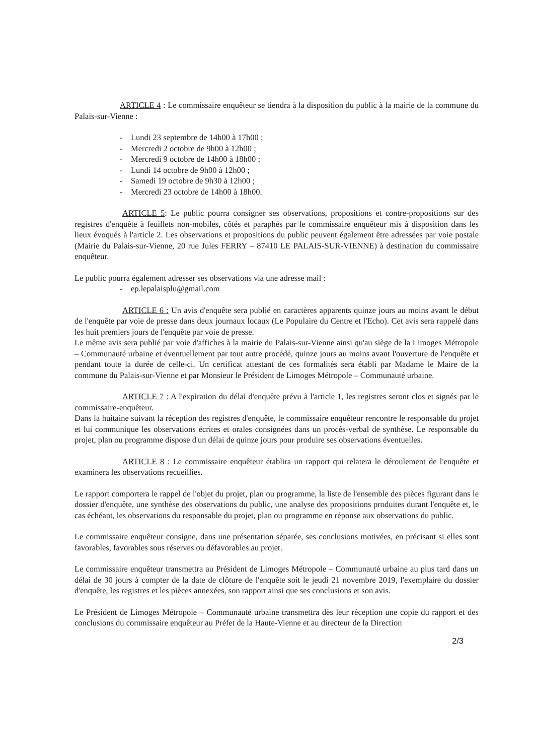ARTICLE 4 : Le commissaire enquêteur se tiendra à la disposition du public à la mairie de la commune du Palais-sur-Vienne :
- Lundi 23 septembre de 14h00 à 17h00 ;
- Mercredi 2 octobre de 9h00 à 12h00 ;
- Mercredi 9 octobre de 14h00 à 18h00 ;
- Lundi 14 octobre de 9h00 à 12h00 ;
- Samedi 19 octobre de 9h30 à 12h00 ;
- Mercredi 23 octobre de 14h00 à 18h00.
ARTICLE 5: Le public pourra consigner ses observations, propositions et contre-propositions sur des registres d'enquête à feuillets non-mobiles, côtés et paraphés par le commissaire enquêteur mis à disposition dans les lieux évoqués à l'article 2. Les observations et propositions du public peuvent également être adressées par voie postale (Mairie du Palais-sur-Vienne, 20 rue Jules FERRY – 87410 LE PALAIS-SUR-VIENNE) à destination du commissaire enquêteur.
Le public pourra également adresser ses observations via une adresse mail :
- ep.lepalaisplu@gmail.com
ARTICLE 6 : Un avis d'enquête sera publié en caractères apparents quinze jours au moins avant le début de l'enquête par voie de presse dans deux journaux locaux (Le Populaire du Centre et l'Echo). Cet avis sera rappelé dans les huit premiers jours de l'enquête par voie de presse.
Le même avis sera publié par voie d'affiches à la mairie du Palais-sur-Vienne ainsi qu'au siège de la Limoges Métropole – Communauté urbaine et éventuellement par tout autre procédé, quinze jours au moins avant l'ouverture de l'enquête et pendant toute la durée de celle-ci. Un certificat attestant de ces formalités sera établi par Madame le Maire de la commune du Palais-sur-Vienne et par Monsieur le Président de Limoges Métropole – Communauté urbaine.
ARTICLE 7 : A l'expiration du délai d'enquête prévu à l'article 1, les registres seront clos et signés par le commissaire-enquêteur.
Dans la huitaine suivant la réception des registres d'enquête, le commissaire enquêteur rencontre le responsable du projet et lui communique les observations écrites et orales consignées dans un procès-verbal de synthèse. Le responsable du projet, plan ou programme dispose d'un délai de quinze jours pour produire ses observations éventuelles.
ARTICLE 8 : Le commissaire enquêteur établira un rapport qui relatera le déroulement de l'enquête et examinera les observations recueillies.
Le rapport comportera le rappel de l'objet du projet, plan ou programme, la liste de l'ensemble des pièces figurant dans le dossier d'enquête, une synthèse des observations du public, une analyse des propositions produites durant l'enquête et, le cas échéant, les observations du responsable du projet, plan ou programme en réponse aux observations du public.
Le commissaire enquêteur consigne, dans une présentation séparée, ses conclusions motivées, en précisant si elles sont favorables, favorables sous réserves ou défavorables au projet.
Le commissaire enquêteur transmettra au Président de Limoges Métropole – Communauté urbaine au plus tard dans un délai de 30 jours à compter de la date de clôture de l'enquête soit le jeudi 21 novembre 2019, l'exemplaire du dossier d'enquête, les registres et les pièces annexées, son rapport ainsi que ses conclusions et son avis.
Le Président de Limoges Métropole – Communauté urbaine transmettra dès leur réception une copie du rapport et des conclusions du commissaire enquêteur au Préfet de la Haute-Vienne et au directeur de la Direction
2/3